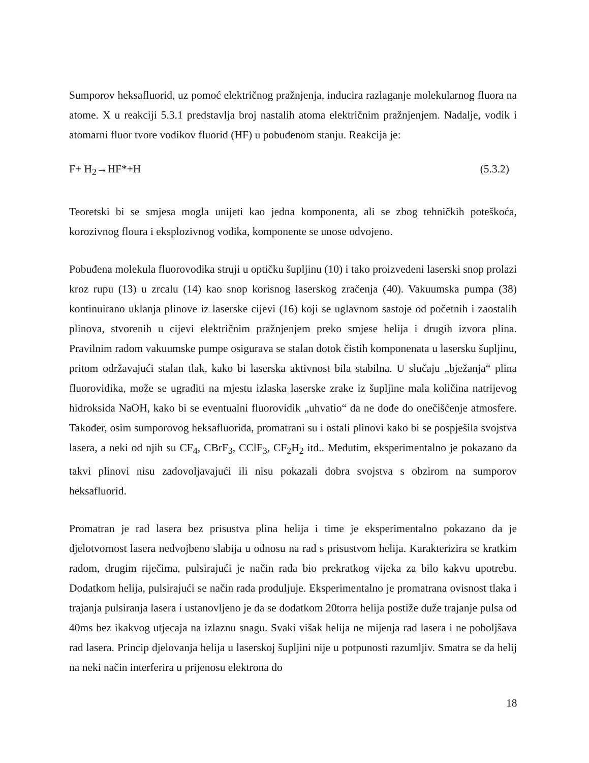Sumporov heksafluorid, uz pomoć električnog pražnjenja, inducira razlaganje molekularnog fluora na atome. X u reakciji 5.3.1 predstavlja broj nastalih atoma električnim pražnjenjem. Nadalje, vodik i atomarni fluor tvore vodikov fluorid (HF) u pobuđenom stanju. Reakcija je:
F+ H<sub>2</sub>→HF*+H (5.3.2)
Teoretski bi se smjesa mogla unijeti kao jedna komponenta, ali se zbog tehničkih poteškoća, korozivnog floura i eksplozivnog vodika, komponente se unose odvojeno.
Pobuđena molekula fluorovodika struji u optičku šupljinu (10) i tako proizvedeni laserski snop prolazi kroz rupu (13) u zrcalu (14) kao snop korisnog laserskog zračenja (40). Vakuumska pumpa (38) kontinuirano uklanja plinove iz laserske cijevi (16) koji se uglavnom sastoje od početnih i zaostalih plinova, stvorenih u cijevi električnim pražnjenjem preko smjese helija i drugih izvora plina. Pravilnim radom vakuumske pumpe osigurava se stalan dotok čistih komponenata u lasersku šupljinu, pritom održavajući stalan tlak, kako bi laserska aktivnost bila stabilna. U slučaju „bježanja“ plina fluorovidika, može se ugraditi na mjestu izlaska laserske zrake iz šupljine mala količina natrijevog hidroksida NaOH, kako bi se eventualni fluorovidik „uhvatio“ da ne dođe do onečišćenje atmosfere. Također, osim sumporovog heksafluorida, promatrani su i ostali plinovi kako bi se pospješila svojstva lasera, a neki od njih su CF<sub>4</sub>, CBrF<sub>3</sub>, CClF<sub>3</sub>, CF<sub>2</sub>H<sub>2</sub> itd.. Međutim, eksperimentalno je pokazano da takvi plinovi nisu zadovoljavajući ili nisu pokazali dobra svojstva s obzirom na sumporov heksafluorid.
Promatran je rad lasera bez prisustva plina helija i time je eksperimentalno pokazano da je djelotvornost lasera nedvojbeno slabija u odnosu na rad s prisustvom helija. Karakterizira se kratkim radom, drugim riječima, pulsirajući je način rada bio prekratkog vijeka za bilo kakvu upotrebu. Dodatkom helija, pulsirajući se način rada produljuje. Eksperimentalno je promatrana ovisnost tlaka i trajanja pulsiranja lasera i ustanovljeno je da se dodatkom 20torra helija postiže duže trajanje pulsa od 40ms bez ikakvog utjecaja na izlaznu snagu. Svaki višak helija ne mijenja rad lasera i ne poboljšava rad lasera. Princip djelovanja helija u laserskoj šupljini nije u potpunosti razumljiv. Smatra se da helij na neki način interferira u prijenosu elektrona do
18